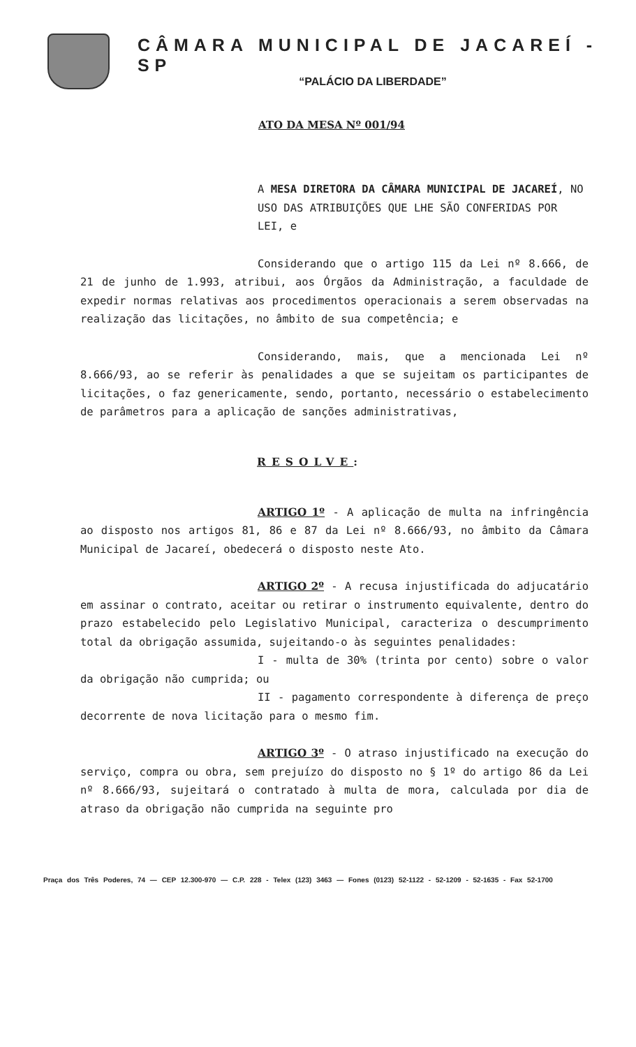CÂMARA MUNICIPAL DE JACAREÍ - SP
“PALÁCIO DA LIBERDADE”
ATO DA MESA Nº 001/94
A MESA DIRETORA DA CÂMARA MUNICIPAL DE JACAREÍ, NO USO DAS ATRIBUIÇÕES QUE LHE SÃO CONFERIDAS POR LEI, e
Considerando que o artigo 115 da Lei nº 8.666, de 21 de junho de 1.993, atribui, aos Órgãos da Administração, a faculdade de expedir normas relativas aos procedimentos operacionais a serem observadas na realização das licitações, no âmbito de sua competência; e
Considerando, mais, que a mencionada Lei nº 8.666/93, ao se referir às penalidades a que se sujeitam os participantes de licitações, o faz genericamente, sendo, portanto, necessário o estabelecimento de parâmetros para a aplicação de sanções administrativas,
RESOLVE:
ARTIGO 1º - A aplicação de multa na infringência ao disposto nos artigos 81, 86 e 87 da Lei nº 8.666/93, no âmbito da Câmara Municipal de Jacareí, obedecerá o disposto neste Ato.
ARTIGO 2º - A recusa injustificada do adjucatário em assinar o contrato, aceitar ou retirar o instrumento equivalente, dentro do prazo estabelecido pelo Legislativo Municipal, caracteriza o descumprimento total da obrigação assumida, sujeitando-o às seguintes penalidades:
I - multa de 30% (trinta por cento) sobre o valor da obrigação não cumprida; ou
II - pagamento correspondente à diferença de preço decorrente de nova licitação para o mesmo fim.
ARTIGO 3º - O atraso injustificado na execução do serviço, compra ou obra, sem prejuízo do disposto no § 1º do artigo 86 da Lei nº 8.666/93, sujeitará o contratado à multa de mora, calculada por dia de atraso da obrigação não cumprida na seguinte pro
Praça dos Três Poderes, 74 — CEP 12.300-970 — C.P. 228 - Telex (123) 3463 — Fones (0123) 52-1122 - 52-1209 - 52-1635 - Fax 52-1700